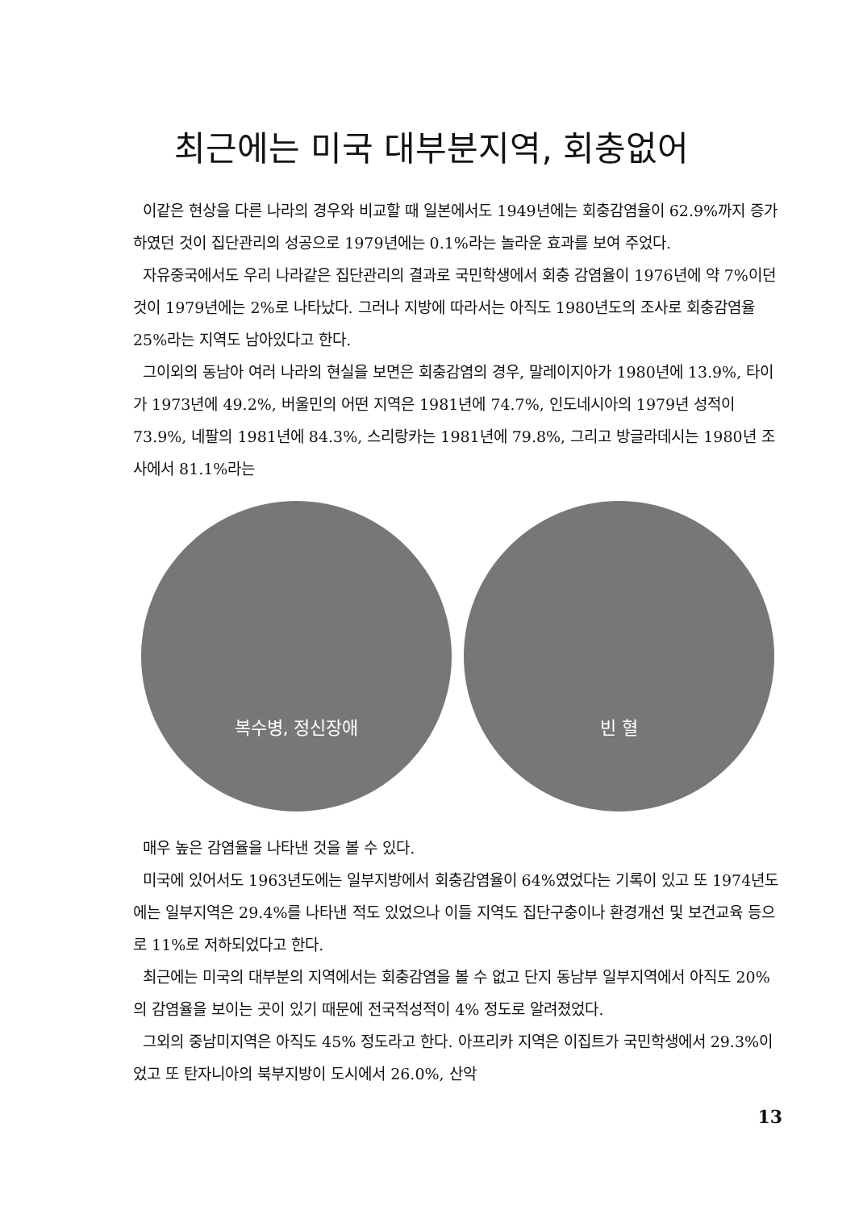최근에는 미국 대부분지역, 회충없어
이같은 현상을 다른 나라의 경우와 비교할 때 일본에서도 1949년에는 회충감염율이 62.9%까지 증가하였던 것이 집단관리의 성공으로 1979년에는 0.1%라는 놀라운 효과를 보여 주었다.
자유중국에서도 우리 나라같은 집단관리의 결과로 국민학생에서 회충 감염율이 1976년에 약 7%이던 것이 1979년에는 2%로 나타났다. 그러나 지방에 따라서는 아직도 1980년도의 조사로 회충감염율 25%라는 지역도 남아있다고 한다.
그이외의 동남아 여러 나라의 현실을 보면은 회충감염의 경우, 말레이지아가 1980년에 13.9%, 타이가 1973년에 49.2%, 버울민의 어떤 지역은 1981년에 74.7%, 인도네시아의 1979년 성적이 73.9%, 네팔의 1981년에 84.3%, 스리랑카는 1981년에 79.8%, 그리고 방글라데시는 1980년 조사에서 81.1%라는
복수병, 정신장애 빈 혈
매우 높은 감염율을 나타낸 것을 볼 수 있다.
미국에 있어서도 1963년도에는 일부지방에서 회충감염율이 64%였었다는 기록이 있고 또 1974년도에는 일부지역은 29.4%를 나타낸 적도 있었으나 이들 지역도 집단구충이나 환경개선 및 보건교육 등으로 11%로 저하되었다고 한다.
최근에는 미국의 대부분의 지역에서는 회충감염을 볼 수 없고 단지 동남부 일부지역에서 아직도 20%의 감염율을 보이는 곳이 있기 때문에 전국적성적이 4% 정도로 알려졌었다.
그외의 중남미지역은 아직도 45% 정도라고 한다. 아프리카 지역은 이집트가 국민학생에서 29.3%이었고 또 탄자니아의 북부지방이 도시에서 26.0%, 산악
13